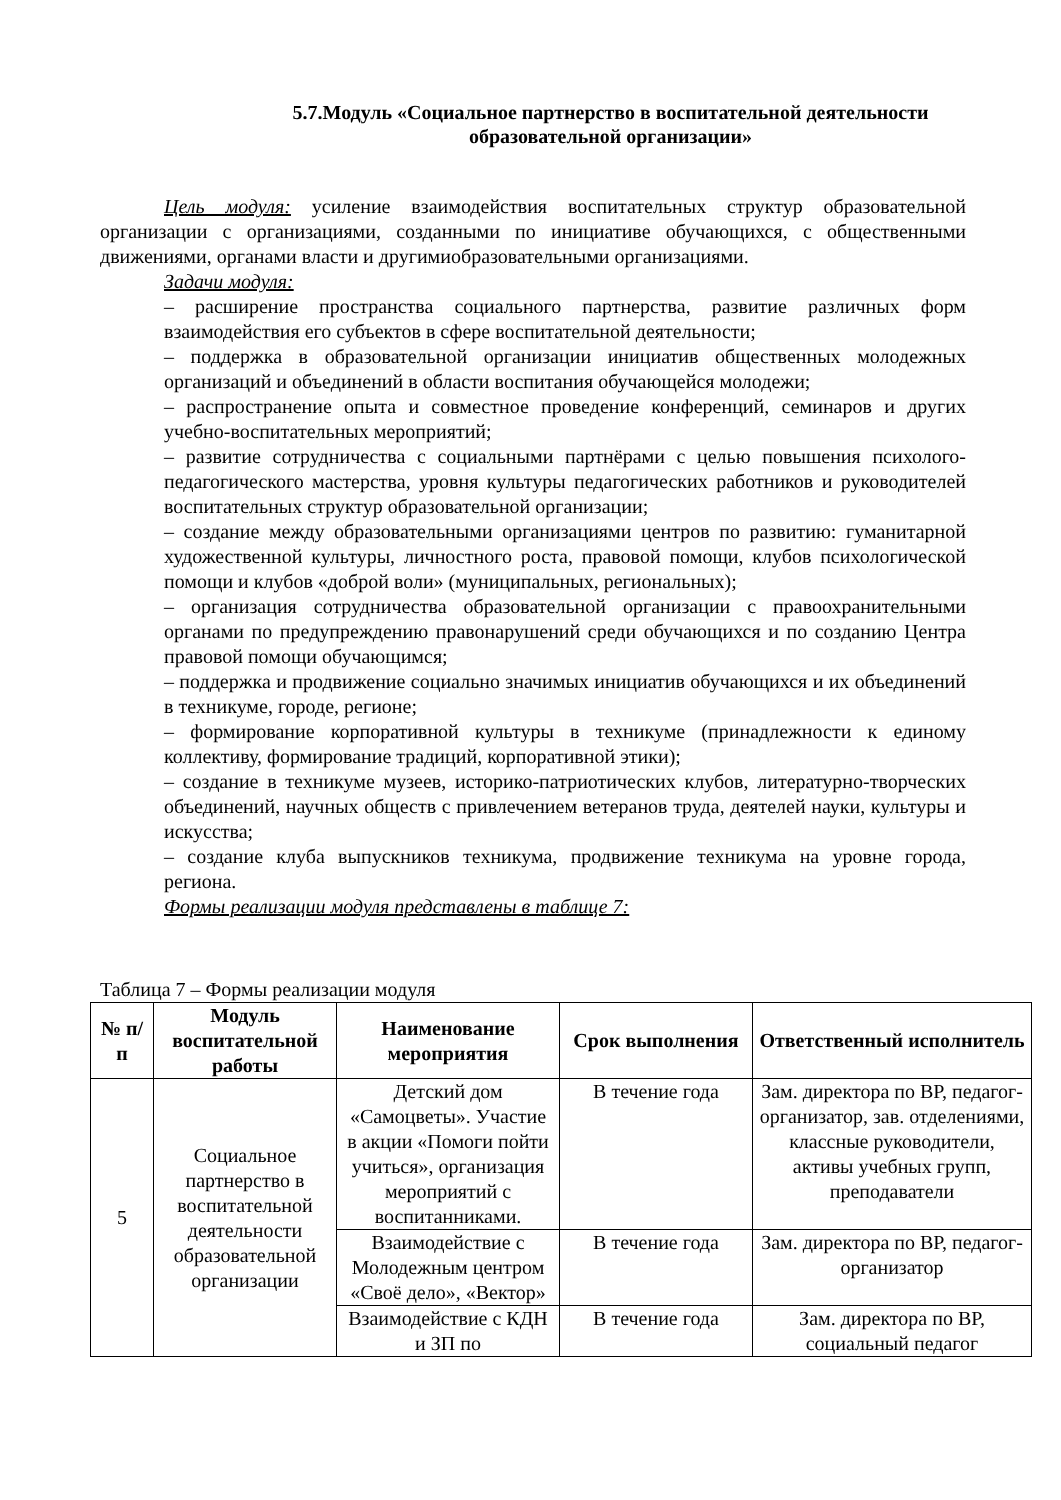5.7.Модуль «Социальное партнерство в воспитательной деятельности образовательной организации»
Цель модуля: усиление взаимодействия воспитательных структур образовательной организации с организациями, созданными по инициативе обучающихся, с общественными движениями, органами власти и другимиобразовательными организациями.
Задачи модуля:
– расширение пространства социального партнерства, развитие различных форм взаимодействия его субъектов в сфере воспитательной деятельности;
– поддержка в образовательной организации инициатив общественных молодежных организаций и объединений в области воспитания обучающейся молодежи;
– распространение опыта и совместное проведение конференций, семинаров и других учебно-воспитательных мероприятий;
– развитие сотрудничества с социальными партнёрами с целью повышения психолого-педагогического мастерства, уровня культуры педагогических работников и руководителей воспитательных структур образовательной организации;
– создание между образовательными организациями центров по развитию: гуманитарной художественной культуры, личностного роста, правовой помощи, клубов психологической помощи и клубов «доброй воли» (муниципальных, региональных);
– организация сотрудничества образовательной организации с правоохранительными органами по предупреждению правонарушений среди обучающихся и по созданию Центра правовой помощи обучающимся;
– поддержка и продвижение социально значимых инициатив обучающихся и их объединений в техникуме, городе, регионе;
– формирование корпоративной культуры в техникуме (принадлежности к единому коллективу, формирование традиций, корпоративной этики);
– создание в техникуме музеев, историко-патриотических клубов, литературно-творческих объединений, научных обществ с привлечением ветеранов труда, деятелей науки, культуры и искусства;
– создание клуба выпускников техникума, продвижение техникума на уровне города, региона.
Формы реализации модуля представлены в таблице 7:
Таблица 7 – Формы реализации модуля
| № п/п | Модуль воспитательной работы | Наименование мероприятия | Срок выполнения | Ответственный исполнитель |
| --- | --- | --- | --- | --- |
| 5 | Социальное партнерство в воспитательной деятельности образовательной организации | Детский дом «Самоцветы». Участие в акции «Помоги пойти учиться», организация мероприятий с воспитанниками. | В течение года | Зам. директора по ВР, педагог-организатор, зав. отделениями, классные руководители, активы учебных групп, преподаватели |
| | | Взаимодействие с Молодежным центром «Своё дело», «Вектор» | В течение года | Зам. директора по ВР, педагог-организатор |
| | | Взаимодействие с КДН и ЗП по | В течение года | Зам. директора по ВР, социальный педагог |